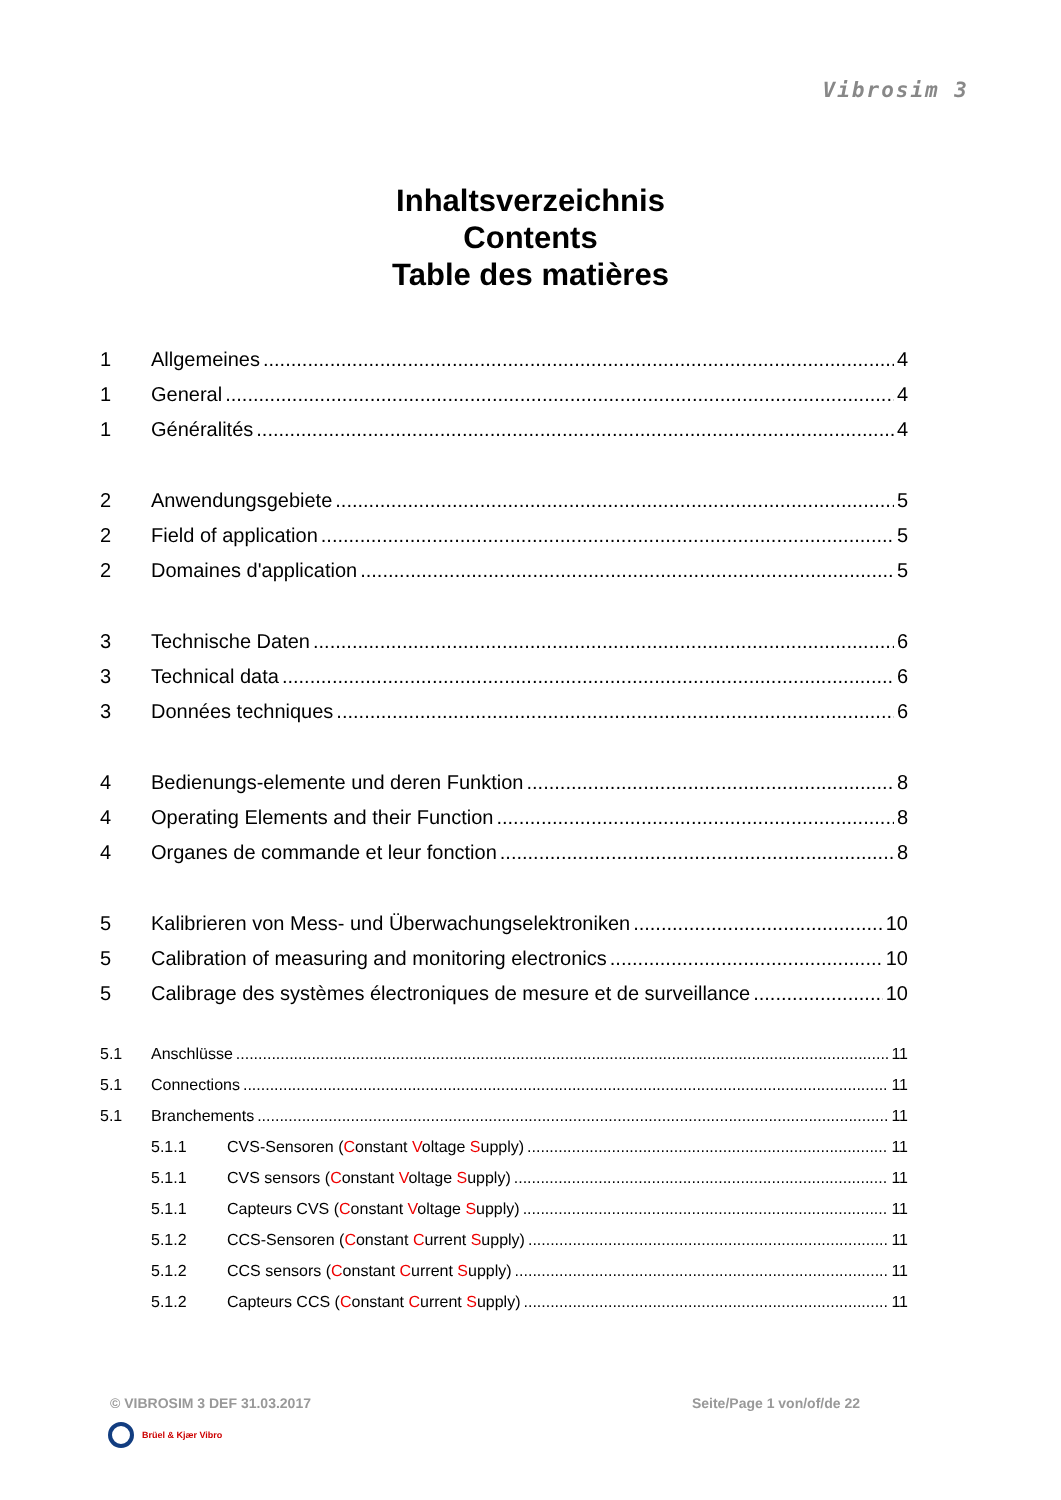Vibrosim 3
Inhaltsverzeichnis
Contents
Table des matières
1 Allgemeines 4
1 General 4
1 Généralités 4
2 Anwendungsgebiete 5
2 Field of application 5
2 Domaines d'application 5
3 Technische Daten 6
3 Technical data 6
3 Données techniques 6
4 Bedienungs-elemente und deren Funktion 8
4 Operating Elements and their Function 8
4 Organes de commande et leur fonction 8
5 Kalibrieren von Mess- und Überwachungselektroniken 10
5 Calibration of measuring and monitoring electronics 10
5 Calibrage des systèmes électroniques de mesure et de surveillance 10
5.1 Anschlüsse 11
5.1 Connections 11
5.1 Branchements 11
5.1.1 CVS-Sensoren (Constant Voltage Supply) 11
5.1.1 CVS sensors (Constant Voltage Supply) 11
5.1.1 Capteurs CVS (Constant Voltage Supply) 11
5.1.2 CCS-Sensoren (Constant Current Supply) 11
5.1.2 CCS sensors (Constant Current Supply) 11
5.1.2 Capteurs CCS (Constant Current Supply) 11
© VIBROSIM 3 DEF 31.03.2017 Seite/Page 1 von/of/de 22
Brüel & Kjær Vibro